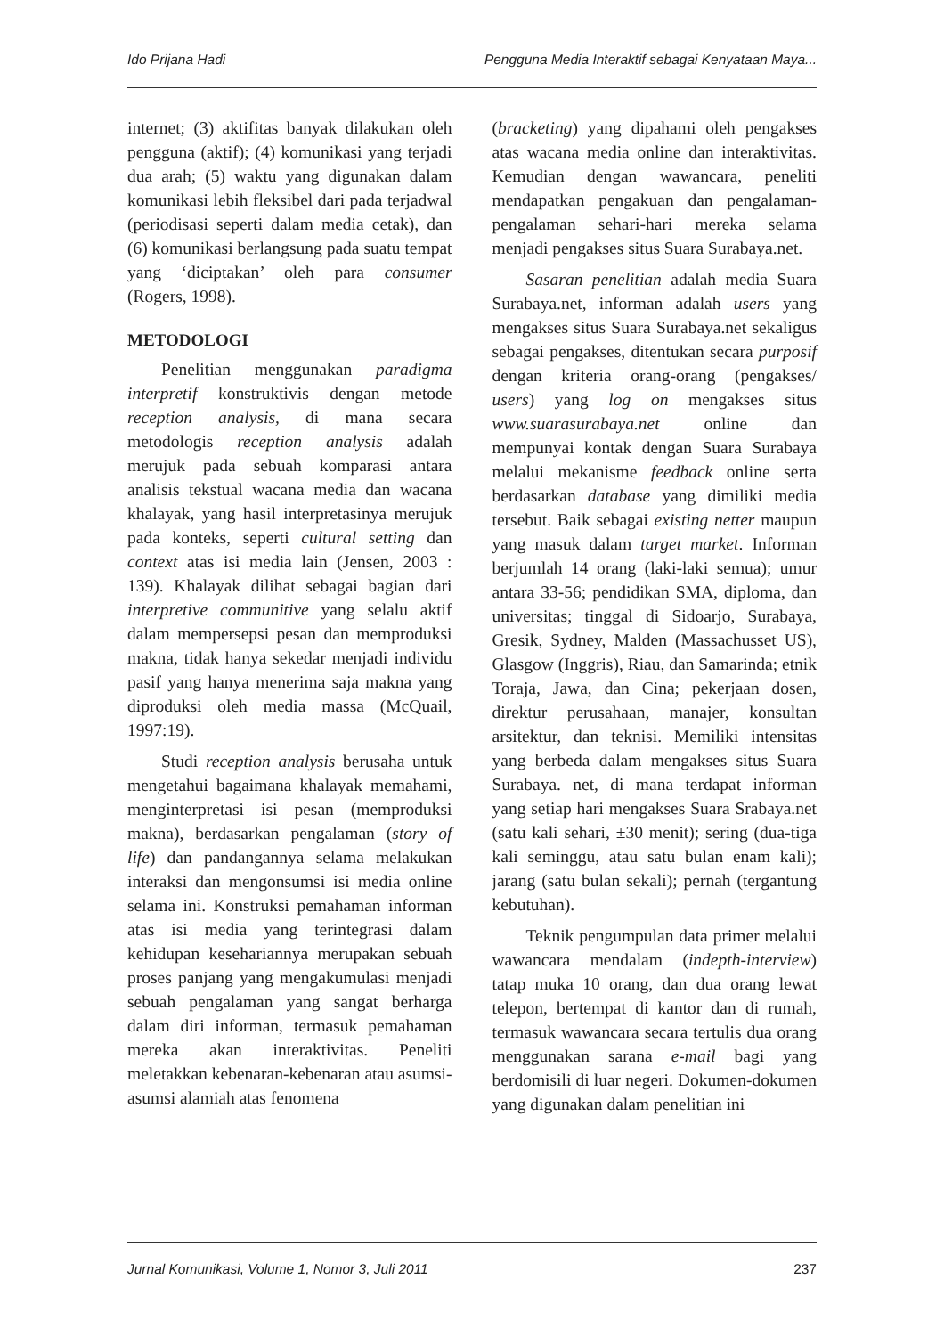Ido Prijana Hadi Pengguna Media Interaktif sebagai Kenyataan Maya...
internet; (3) aktifitas banyak dilakukan oleh pengguna (aktif); (4) komunikasi yang terjadi dua arah; (5) waktu yang digunakan dalam komunikasi lebih fleksibel dari pada terjadwal (periodisasi seperti dalam media cetak), dan (6) komunikasi berlangsung pada suatu tempat yang ‘diciptakan’ oleh para consumer (Rogers, 1998).
METODOLOGI
Penelitian menggunakan paradigma interpretif konstruktivis dengan metode reception analysis, di mana secara metodologis reception analysis adalah merujuk pada sebuah komparasi antara analisis tekstual wacana media dan wacana khalayak, yang hasil interpretasinya merujuk pada konteks, seperti cultural setting dan context atas isi media lain (Jensen, 2003 : 139). Khalayak dilihat sebagai bagian dari interpretive communitive yang selalu aktif dalam mempersepsi pesan dan memproduksi makna, tidak hanya sekedar menjadi individu pasif yang hanya menerima saja makna yang diproduksi oleh media massa (McQuail, 1997:19).
Studi reception analysis berusaha untuk mengetahui bagaimana khalayak memahami, menginterpretasi isi pesan (memproduksi makna), berdasarkan pengalaman (story of life) dan pandangannya selama melakukan interaksi dan mengonsumsi isi media online selama ini. Konstruksi pemahaman informan atas isi media yang terintegrasi dalam kehidupan kesehariannya merupakan sebuah proses panjang yang mengakumulasi menjadi sebuah pengalaman yang sangat berharga dalam diri informan, termasuk pemahaman mereka akan interaktivitas. Peneliti meletakkan kebenaran-kebenaran atau asumsi-asumsi alamiah atas fenomena
(bracketing) yang dipahami oleh pengakses atas wacana media online dan interaktivitas. Kemudian dengan wawancara, peneliti mendapatkan pengakuan dan pengalaman-pengalaman sehari-hari mereka selama menjadi pengakses situs Suara Surabaya.net.
Sasaran penelitian adalah media Suara Surabaya.net, informan adalah users yang mengakses situs Suara Surabaya.net sekaligus sebagai pengakses, ditentukan secara purposif dengan kriteria orang-orang (pengakses/ users) yang log on mengakses situs www.suarasurabaya.net online dan mempunyai kontak dengan Suara Surabaya melalui mekanisme feedback online serta berdasarkan database yang dimiliki media tersebut. Baik sebagai existing netter maupun yang masuk dalam target market. Informan berjumlah 14 orang (laki-laki semua); umur antara 33-56; pendidikan SMA, diploma, dan universitas; tinggal di Sidoarjo, Surabaya, Gresik, Sydney, Malden (Massachusset US), Glasgow (Inggris), Riau, dan Samarinda; etnik Toraja, Jawa, dan Cina; pekerjaan dosen, direktur perusahaan, manajer, konsultan arsitektur, dan teknisi. Memiliki intensitas yang berbeda dalam mengakses situs Suara Surabaya. net, di mana terdapat informan yang setiap hari mengakses Suara Srabaya.net (satu kali sehari, ±30 menit); sering (dua-tiga kali seminggu, atau satu bulan enam kali); jarang (satu bulan sekali); pernah (tergantung kebutuhan).
Teknik pengumpulan data primer melalui wawancara mendalam (indepth-interview) tatap muka 10 orang, dan dua orang lewat telepon, bertempat di kantor dan di rumah, termasuk wawancara secara tertulis dua orang menggunakan sarana e-mail bagi yang berdomisili di luar negeri. Dokumen-dokumen yang digunakan dalam penelitian ini
Jurnal Komunikasi, Volume 1, Nomor 3, Juli 2011 237